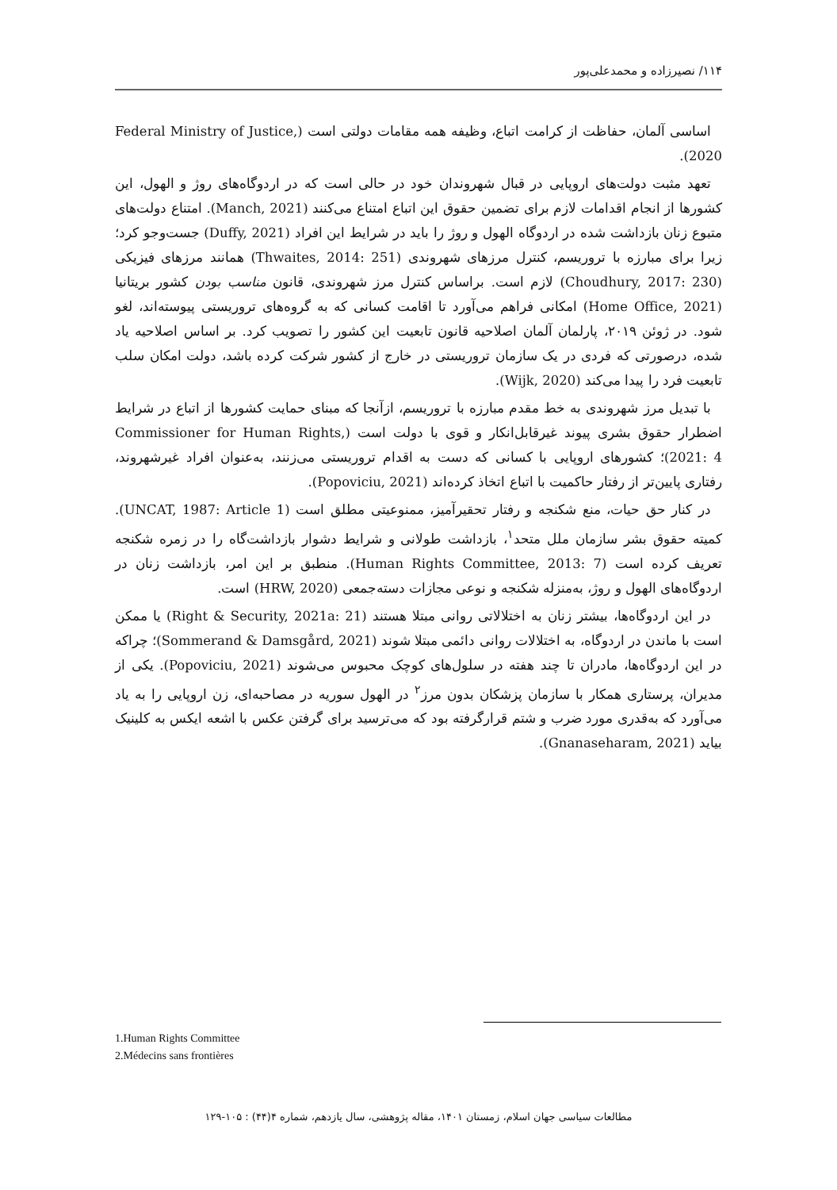۱۱۴/ نصیرزاده و محمدعلی‌پور
اساسی آلمان، حفاظت از کرامت اتباع، وظیفه همه مقامات دولتی است (Federal Ministry of Justice, 2020).
تعهد مثبت دولت‌های اروپایی در قبال شهروندان خود در حالی است که در اردوگاه‌های روژ و الهول، این کشورها از انجام اقدامات لازم برای تضمین حقوق این اتباع امتناع می‌کنند (Manch, 2021). امتناع دولت‌های متبوع زنان بازداشت شده در اردوگاه الهول و روژ را باید در شرایط این افراد (Duffy, 2021) جست‌وجو کرد؛ زیرا برای مبارزه با تروریسم، کنترل مرزهای شهروندی (Thwaites, 2014: 251) همانند مرزهای فیزیکی (Choudhury, 2017: 230) لازم است. براساس کنترل مرز شهروندی، قانون مناسب بودن کشور بریتانیا (Home Office, 2021) امکانی فراهم می‌آورد تا اقامت کسانی که به گروه‌های تروریستی پیوسته‌اند، لغو شود. در ژوئن ۲۰۱۹، پارلمان آلمان اصلاحیه قانون تابعیت این کشور را تصویب کرد. بر اساس اصلاحیه یاد شده، درصورتی که فردی در یک سازمان تروریستی در خارج از کشور شرکت کرده باشد، دولت امکان سلب تابعیت فرد را پیدا می‌کند (Wijk, 2020).
با تبدیل مرز شهروندی به خط مقدم مبارزه با تروریسم، ازآنجا که مبنای حمایت کشورها از اتباع در شرایط اضطرار حقوق بشری پیوند غیرقابل‌انکار و قوی با دولت است (Commissioner for Human Rights, 2021: 4)؛ کشورهای اروپایی با کسانی که دست به اقدام تروریستی می‌زنند، به‌عنوان افراد غیرشهروند، رفتاری پایین‌تر از رفتار حاکمیت با اتباع اتخاذ کرده‌اند (Popoviciu, 2021).
در کنار حق حیات، منع شکنجه و رفتار تحقیرآمیز، ممنوعیتی مطلق است (UNCAT, 1987: Article 1). کمیته حقوق بشر سازمان ملل متحد<sup>۱</sup>، بازداشت طولانی و شرایط دشوار بازداشت‌گاه را در زمره شکنجه تعریف کرده است (Human Rights Committee, 2013: 7). منطبق بر این امر، بازداشت زنان در اردوگاه‌های الهول و روژ، به‌منزله شکنجه و نوعی مجازات دسته‌جمعی (HRW, 2020) است.
در این اردوگاه‌ها، بیشتر زنان به اختلالاتی روانی مبتلا هستند (Right & Security, 2021a: 21) یا ممکن است با ماندن در اردوگاه، به اختلالات روانی دائمی مبتلا شوند (Sommerand & Damsgård, 2021)؛ چراکه در این اردوگاه‌ها، مادران تا چند هفته در سلول‌های کوچک محبوس می‌شوند (Popoviciu, 2021). یکی از مدیران، پرستاری همکار با سازمان پزشکان بدون مرز<sup>۲</sup> در الهول سوریه در مصاحبه‌ای، زن اروپایی را به یاد می‌آورد که به‌قدری مورد ضرب و شتم قرارگرفته بود که می‌ترسید برای گرفتن عکس با اشعه ایکس به کلینیک بیاید (Gnanaseharam, 2021).
1.Human Rights Committee
2.Médecins sans frontières
مطالعات سیاسی جهان اسلام، زمستان ۱۴۰۱، مقاله پژوهشی، سال یازدهم، شماره ۴(۴۴) : ۱۰۵-۱۲۹